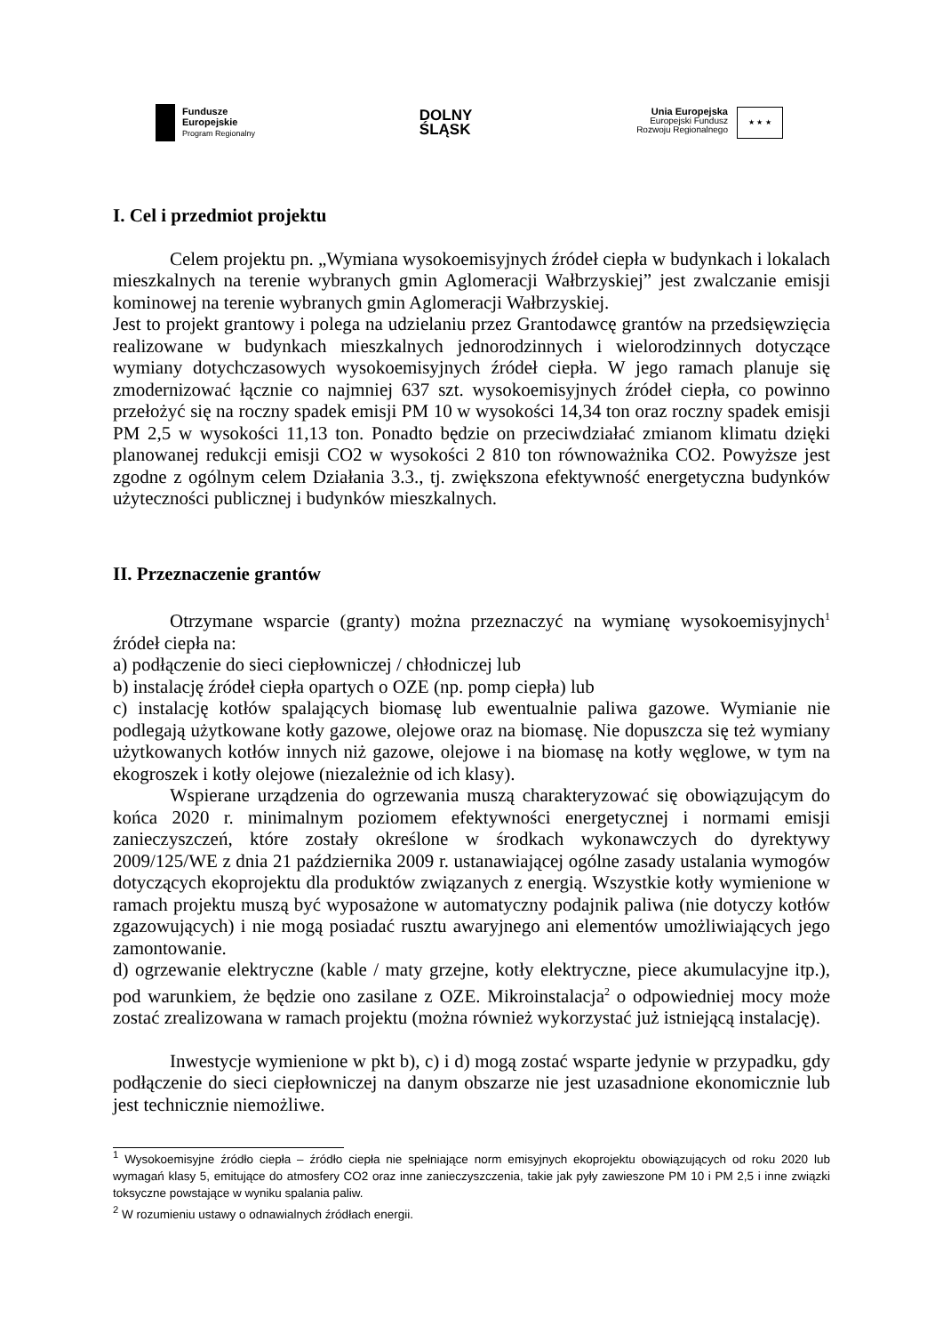Fundusze
Europejskie
Program Regionalny
DOLNY
ŚLĄSK
Unia Europejska
Europejski Fundusz
Rozwoju Regionalnego
★ ★ ★
I. Cel i przedmiot projektu
Celem projektu pn. „Wymiana wysokoemisyjnych źródeł ciepła w budynkach i lokalach mieszkalnych na terenie wybranych gmin Aglomeracji Wałbrzyskiej” jest zwalczanie emisji kominowej na terenie wybranych gmin Aglomeracji Wałbrzyskiej.
Jest to projekt grantowy i polega na udzielaniu przez Grantodawcę grantów na przedsięwzięcia realizowane w budynkach mieszkalnych jednorodzinnych i wielorodzinnych dotyczące wymiany dotychczasowych wysokoemisyjnych źródeł ciepła. W jego ramach planuje się zmodernizować łącznie co najmniej 637 szt. wysokoemisyjnych źródeł ciepła, co powinno przełożyć się na roczny spadek emisji PM 10 w wysokości 14,34 ton oraz roczny spadek emisji PM 2,5 w wysokości 11,13 ton. Ponadto będzie on przeciwdziałać zmianom klimatu dzięki planowanej redukcji emisji CO2 w wysokości 2 810 ton równoważnika CO2. Powyższe jest zgodne z ogólnym celem Działania 3.3., tj. zwiększona efektywność energetyczna budynków użyteczności publicznej i budynków mieszkalnych.
II. Przeznaczenie grantów
Otrzymane wsparcie (granty) można przeznaczyć na wymianę wysokoemisyjnych<sup>1</sup> źródeł ciepła na:
a) podłączenie do sieci ciepłowniczej / chłodniczej lub
b) instalację źródeł ciepła opartych o OZE (np. pomp ciepła) lub
c) instalację kotłów spalających biomasę lub ewentualnie paliwa gazowe. Wymianie nie podlegają użytkowane kotły gazowe, olejowe oraz na biomasę. Nie dopuszcza się też wymiany użytkowanych kotłów innych niż gazowe, olejowe i na biomasę na kotły węglowe, w tym na ekogroszek i kotły olejowe (niezależnie od ich klasy).
Wspierane urządzenia do ogrzewania muszą charakteryzować się obowiązującym do końca 2020 r. minimalnym poziomem efektywności energetycznej i normami emisji zanieczyszczeń, które zostały określone w środkach wykonawczych do dyrektywy 2009/125/WE z dnia 21 października 2009 r. ustanawiającej ogólne zasady ustalania wymogów dotyczących ekoprojektu dla produktów związanych z energią. Wszystkie kotły wymienione w ramach projektu muszą być wyposażone w automatyczny podajnik paliwa (nie dotyczy kotłów zgazowujących) i nie mogą posiadać rusztu awaryjnego ani elementów umożliwiających jego zamontowanie.
d) ogrzewanie elektryczne (kable / maty grzejne, kotły elektryczne, piece akumulacyjne itp.), pod warunkiem, że będzie ono zasilane z OZE. Mikroinstalacja<sup>2</sup> o odpowiedniej mocy może zostać zrealizowana w ramach projektu (można również wykorzystać już istniejącą instalację).
Inwestycje wymienione w pkt b), c) i d) mogą zostać wsparte jedynie w przypadku, gdy podłączenie do sieci ciepłowniczej na danym obszarze nie jest uzasadnione ekonomicznie lub jest technicznie niemożliwe.
<sup>1</sup> Wysokoemisyjne źródło ciepła – źródło ciepła nie spełniające norm emisyjnych ekoprojektu obowiązujących od roku 2020 lub wymagań klasy 5, emitujące do atmosfery CO2 oraz inne zanieczyszczenia, takie jak pyły zawieszone PM 10 i PM 2,5 i inne związki toksyczne powstające w wyniku spalania paliw.
<sup>2</sup> W rozumieniu ustawy o odnawialnych źródłach energii.